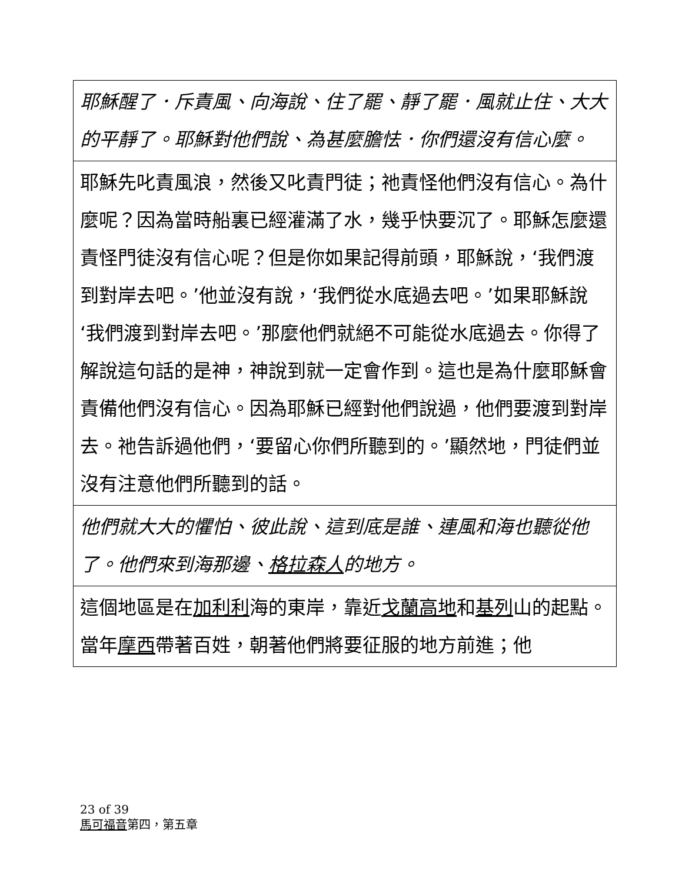| 耶穌醒了．斥責風、向海說、住了罷、靜了罷．風就止住、大大的平靜了。耶穌對他們說、為甚麼膽怯．你們還沒有信心麼。 |
| 耶穌先叱責風浪，然後又叱責門徒；祂責怪他們沒有信心。為什麼呢？因為當時船裏已經灌滿了水，幾乎快要沉了。耶穌怎麼還責怪門徒沒有信心呢？但是你如果記得前頭，耶穌說，‘我們渡到對岸去吧。’他並沒有說，‘我們從水底過去吧。’如果耶穌說‘我們渡到對岸去吧。’那麼他們就絕不可能從水底過去。你得了解說這句話的是神，神說到就一定會作到。這也是為什麼耶穌會責備他們沒有信心。因為耶穌已經對他們說過，他們要渡到對岸去。祂告訴過他們，‘要留心你們所聽到的。’顯然地，門徒們並沒有注意他們所聽到的話。 |
| 他們就大大的懼怕、彼此說、這到底是誰、連風和海也聽從他了。他們來到海那邊、 格拉森人 的地方。 |
| 這個地區是在 加利利 海的東岸，靠近 戈蘭高地 和 基列 山的起點。當年 摩西 帶著百姓，朝著他們將要征服的地方前進；他 |
23 of 39
馬可福音第四，第五章